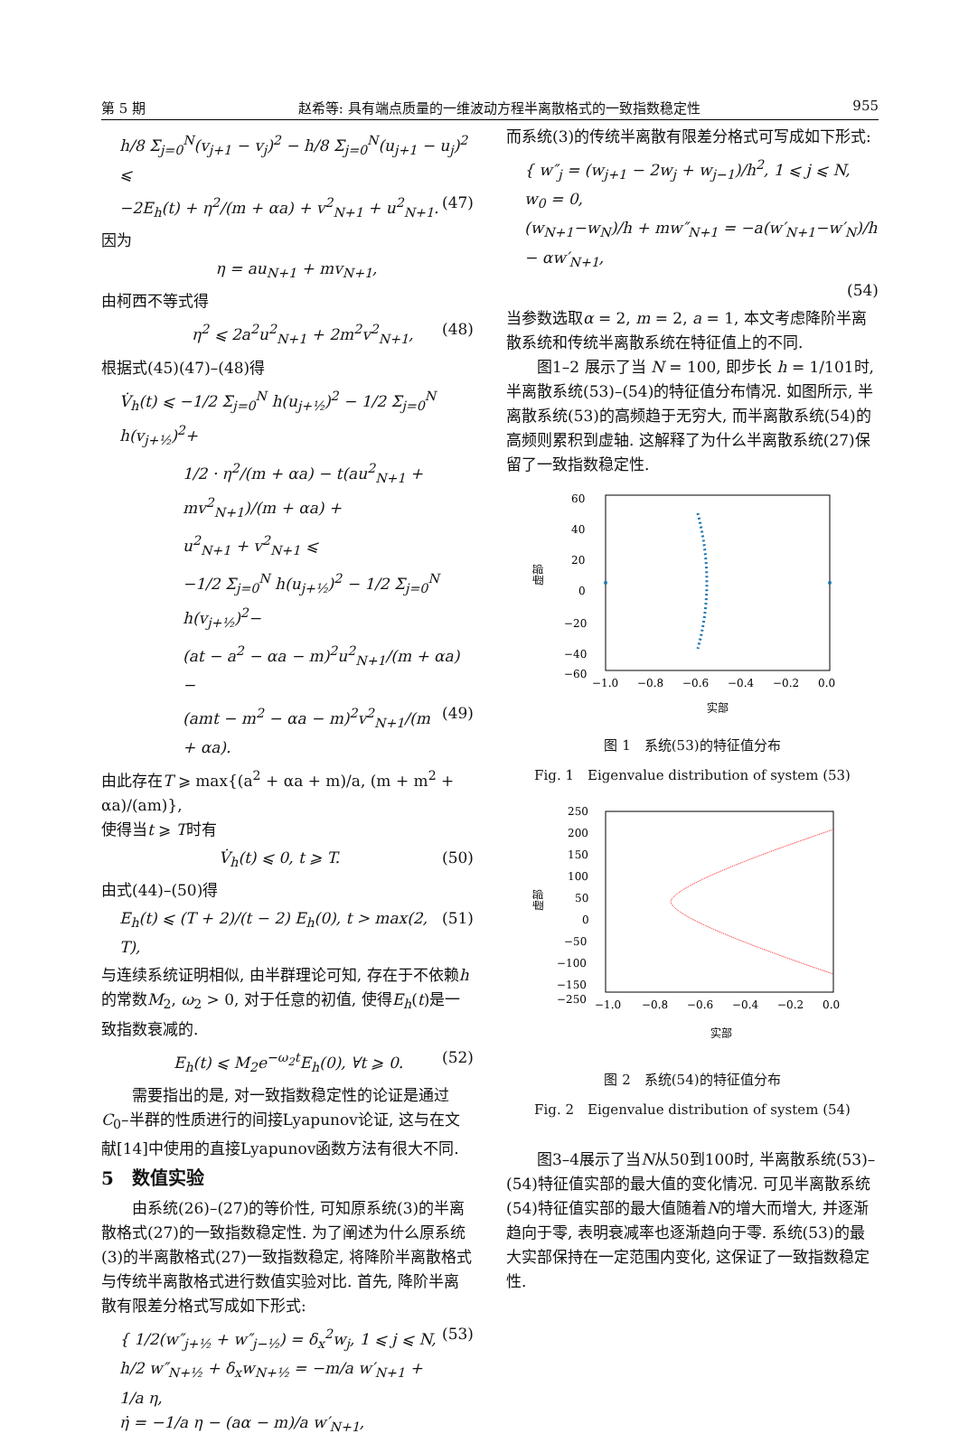第 5 期 赵希等: 具有端点质量的一维波动方程半离散格式的一致指数稳定性 955
h/8 Σ<sub>j=0</sub><sup>N</sup>(v<sub>j+1</sub> − v<sub>j</sub>)<sup>2</sup> − h/8 Σ<sub>j=0</sub><sup>N</sup>(u<sub>j+1</sub> − u<sub>j</sub>)<sup>2</sup> ⩽
−2E<sub>h</sub>(t) + η<sup>2</sup>/(m + αa) + v<sup>2</sup><sub>N+1</sub> + u<sup>2</sup><sub>N+1</sub>. (47)
因为
η = au<sub>N+1</sub> + mv<sub>N+1</sub>,
由柯西不等式得
η<sup>2</sup> ⩽ 2a<sup>2</sup>u<sup>2</sup><sub>N+1</sub> + 2m<sup>2</sup>v<sup>2</sup><sub>N+1</sub>, (48)
根据式(45)(47)–(48)得
V̇<sub>h</sub>(t) ⩽ −1/2 Σ<sub>j=0</sub><sup>N</sup> h(u<sub>j+½</sub>)<sup>2</sup> − 1/2 Σ<sub>j=0</sub><sup>N</sup> h(v<sub>j+½</sub>)<sup>2</sup>+
1/2 · η<sup>2</sup>/(m + αa) − t(au<sup>2</sup><sub>N+1</sub> + mv<sup>2</sup><sub>N+1</sub>)/(m + αa) +
u<sup>2</sup><sub>N+1</sub> + v<sup>2</sup><sub>N+1</sub> ⩽
−1/2 Σ<sub>j=0</sub><sup>N</sup> h(u<sub>j+½</sub>)<sup>2</sup> − 1/2 Σ<sub>j=0</sub><sup>N</sup> h(v<sub>j+½</sub>)<sup>2</sup>−
(at − a<sup>2</sup> − αa − m)<sup>2</sup>u<sup>2</sup><sub>N+1</sub>/(m + αa) −
(amt − m<sup>2</sup> − αa − m)<sup>2</sup>v<sup>2</sup><sub>N+1</sub>/(m + αa). (49)
由此存在T ⩾ max{(a<sup>2</sup> + αa + m)/a, (m + m<sup>2</sup> + αa)/(am)},
使得当t ⩾ T时有
V̇<sub>h</sub>(t) ⩽ 0, t ⩾ T. (50)
由式(44)–(50)得
E<sub>h</sub>(t) ⩽ (T + 2)/(t − 2) E<sub>h</sub>(0), t > max(2, T), (51)
与连续系统证明相似, 由半群理论可知, 存在于不依赖h的常数M<sub>2</sub>, ω<sub>2</sub> > 0, 对于任意的初值, 使得E<sub>h</sub>(t)是一致指数衰减的.
E<sub>h</sub>(t) ⩽ M<sub>2</sub>e<sup>−ω<sub>2</sub>t</sup>E<sub>h</sub>(0), ∀t ⩾ 0. (52)
需要指出的是, 对一致指数稳定性的论证是通过C<sub>0</sub>–半群的性质进行的间接Lyapunov论证, 这与在文献[14]中使用的直接Lyapunov函数方法有很大不同.
5　数值实验
由系统(26)–(27)的等价性, 可知原系统(3)的半离散格式(27)的一致指数稳定性. 为了阐述为什么原系统(3)的半离散格式(27)一致指数稳定, 将降阶半离散格式与传统半离散格式进行数值实验对比. 首先, 降阶半离散有限差分格式写成如下形式:
{ 1/2(w″<sub>j+½</sub> + w″<sub>j−½</sub>) = δ<sub>x</sub><sup>2</sup>w<sub>j</sub>, 1 ⩽ j ⩽ N,
h/2 w″<sub>N+½</sub> + δ<sub>x</sub>w<sub>N+½</sub> = −m/a w′<sub>N+1</sub> + 1/a η,
η̇ = −1/a η − (aα − m)/a w′<sub>N+1</sub>, (53)
而系统(3)的传统半离散有限差分格式可写成如下形式:
{ w″<sub>j</sub> = (w<sub>j+1</sub> − 2w<sub>j</sub> + w<sub>j−1</sub>)/h<sup>2</sup>, 1 ⩽ j ⩽ N,
w<sub>0</sub> = 0,
(w<sub>N+1</sub>−w<sub>N</sub>)/h + mw″<sub>N+1</sub> = −a(w′<sub>N+1</sub>−w′<sub>N</sub>)/h − αw′<sub>N+1</sub>,
(54)
当参数选取α = 2, m = 2, a = 1, 本文考虑降阶半离散系统和传统半离散系统在特征值上的不同.
图1–2 展示了当 N = 100, 即步长 h = 1/101时, 半离散系统(53)–(54)的特征值分布情况. 如图所示, 半离散系统(53)的高频趋于无穷大, 而半离散系统(54)的高频则累积到虚轴. 这解释了为什么半离散系统(27)保留了一致指数稳定性.
60
40
20
0
−20
−40
−60
−1.0
−0.8
−0.6
−0.4
−0.2
0.0
实部
虚部
图 1　系统(53)的特征值分布
Fig. 1　Eigenvalue distribution of system (53)
250
200
150
100
50
0
−50
−100
−150
−250
−1.0
−0.8
−0.6
−0.4
−0.2
0.0
实部
虚部
图 2　系统(54)的特征值分布
Fig. 2　Eigenvalue distribution of system (54)
图3–4展示了当N从50到100时, 半离散系统(53)–(54)特征值实部的最大值的变化情况. 可见半离散系统(54)特征值实部的最大值随着N的增大而增大, 并逐渐趋向于零, 表明衰减率也逐渐趋向于零. 系统(53)的最大实部保持在一定范围内变化, 这保证了一致指数稳定性.